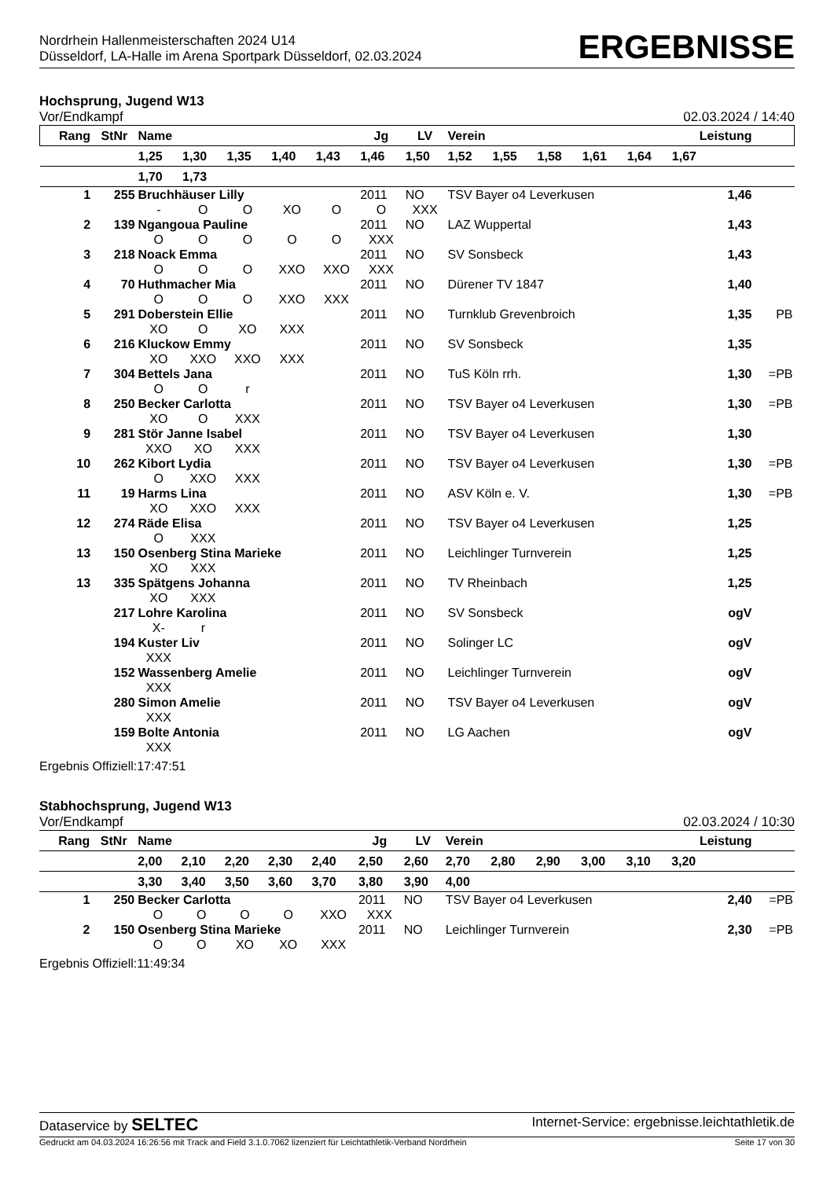Nordrhein Hallenmeisterschaften 2024 U14
Düsseldorf, LA-Halle im Arena Sportpark Düsseldorf, 02.03.2024
ERGEBNISSE
Hochsprung, Jugend W13
Vor/Endkampf 02.03.2024 / 14:40
| Rang | StNr | Name | | | | | Jg | LV | Verein | | | | | Leistung | | |
| --- | --- | --- | --- | --- | --- | --- | --- | --- | --- | --- | --- | --- | --- | --- | --- | --- |
| | | 1,25 | 1,30 | 1,35 | 1,40 | 1,43 | 1,46 | 1,50 | 1,52 | 1,55 | 1,58 | 1,61 | 1,64 | 1,67 | | |
| | | 1,70 | 1,73 | | | | | | | | | | | | | |
| 1 | 255 | Bruchhäuser Lilly | | | | | 2011 | NO | TSV Bayer o4 Leverkusen | | | | | 1,46 | | |
| | | - | O | O | XO | O | O | XXX | | | | | | | | |
| 2 | 139 | Ngangoua Pauline | | | | | 2011 | NO | LAZ Wuppertal | | | | | 1,43 | | |
| | | O | O | O | O | O | XXX | | | | | | | | | |
| 3 | 218 | Noack Emma | | | | | 2011 | NO | SV Sonsbeck | | | | | 1,43 | | |
| | | O | O | O | XXO | XXO | XXX | | | | | | | | | |
| 4 | 70 | Huthmacher Mia | | | | | 2011 | NO | Dürener TV 1847 | | | | | 1,40 | | |
| | | O | O | O | XXO | XXX | | | | | | | | | | |
| 5 | 291 | Doberstein Ellie | | | | | 2011 | NO | Turnklub Grevenbroich | | | | | 1,35 | | PB |
| | | XO | O | XO | XXX | | | | | | | | | | | |
| 6 | 216 | Kluckow Emmy | | | | | 2011 | NO | SV Sonsbeck | | | | | 1,35 | | |
| | | XO | XXO | XXO | XXX | | | | | | | | | | | |
| 7 | 304 | Bettels Jana | | | | | 2011 | NO | TuS Köln rrh. | | | | | 1,30 | | =PB |
| | | O | O | r | | | | | | | | | | | | |
| 8 | 250 | Becker Carlotta | | | | | 2011 | NO | TSV Bayer o4 Leverkusen | | | | | 1,30 | | =PB |
| | | XO | O | XXX | | | | | | | | | | | | |
| 9 | 281 | Stör Janne Isabel | | | | | 2011 | NO | TSV Bayer o4 Leverkusen | | | | | 1,30 | | |
| | | XXO | XO | XXX | | | | | | | | | | | | |
| 10 | 262 | Kibort Lydia | | | | | 2011 | NO | TSV Bayer o4 Leverkusen | | | | | 1,30 | | =PB |
| | | O | XXO | XXX | | | | | | | | | | | | |
| 11 | 19 | Harms Lina | | | | | 2011 | NO | ASV Köln e. V. | | | | | 1,30 | | =PB |
| | | XO | XXO | XXX | | | | | | | | | | | | |
| 12 | 274 | Räde Elisa | | | | | 2011 | NO | TSV Bayer o4 Leverkusen | | | | | 1,25 | | |
| | | O | XXX | | | | | | | | | | | | | |
| 13 | 150 | Osenberg Stina Marieke | | | | | 2011 | NO | Leichlinger Turnverein | | | | | 1,25 | | |
| | | XO | XXX | | | | | | | | | | | | | |
| 13 | 335 | Spätgens Johanna | | | | | 2011 | NO | TV Rheinbach | | | | | 1,25 | | |
| | | XO | XXX | | | | | | | | | | | | | |
| | 217 | Lohre Karolina | | | | | 2011 | NO | SV Sonsbeck | | | | | ogV | | |
| | | X- | r | | | | | | | | | | | | | |
| | 194 | Kuster Liv | | | | | 2011 | NO | Solinger LC | | | | | ogV | | |
| | | XXX | | | | | | | | | | | | | | |
| | 152 | Wassenberg Amelie | | | | | 2011 | NO | Leichlinger Turnverein | | | | | ogV | | |
| | | XXX | | | | | | | | | | | | | | |
| | 280 | Simon Amelie | | | | | 2011 | NO | TSV Bayer o4 Leverkusen | | | | | ogV | | |
| | | XXX | | | | | | | | | | | | | | |
| | 159 | Bolte Antonia | | | | | 2011 | NO | LG Aachen | | | | | ogV | | |
| | | XXX | | | | | | | | | | | | | | |
Ergebnis Offiziell:17:47:51
Stabhochsprung, Jugend W13
Vor/Endkampf 02.03.2024 / 10:30
| Rang | StNr | Name | | | | | Jg | LV | Verein | | | | | Leistung | | |
| --- | --- | --- | --- | --- | --- | --- | --- | --- | --- | --- | --- | --- | --- | --- | --- | --- |
| | | 2,00 | 2,10 | 2,20 | 2,30 | 2,40 | 2,50 | 2,60 | 2,70 | 2,80 | 2,90 | 3,00 | 3,10 | 3,20 | | |
| | | 3,30 | 3,40 | 3,50 | 3,60 | 3,70 | 3,80 | 3,90 | 4,00 | | | | | | | |
| 1 | 250 | Becker Carlotta | | | | | 2011 | NO | TSV Bayer o4 Leverkusen | | | | | 2,40 | | =PB |
| | | O | O | O | O | XXO | XXX | | | | | | | | | |
| 2 | 150 | Osenberg Stina Marieke | | | | | 2011 | NO | Leichlinger Turnverein | | | | | 2,30 | | =PB |
| | | O | O | XO | XO | XXX | | | | | | | | | | |
Ergebnis Offiziell:11:49:34
Dataservice by SELTEC Internet-Service: ergebnisse.leichtathletik.de
Gedruckt am 04.03.2024 16:26:56 mit Track and Field 3.1.0.7062 lizenziert für Leichtathletik-Verband Nordrhein Seite 17 von 30